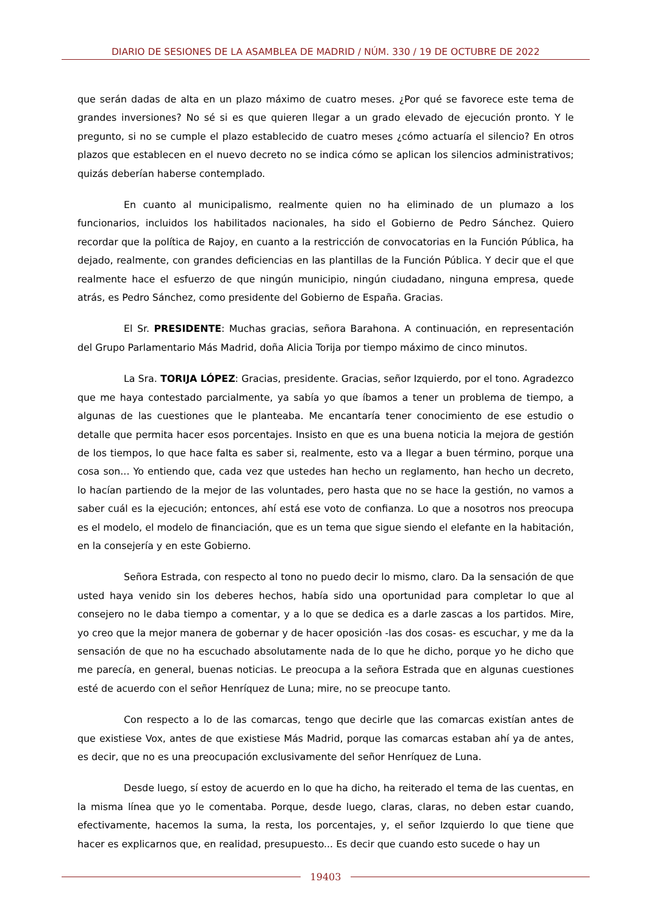DIARIO DE SESIONES DE LA ASAMBLEA DE MADRID / NÚM. 330 / 19 DE OCTUBRE DE 2022
que serán dadas de alta en un plazo máximo de cuatro meses. ¿Por qué se favorece este tema de grandes inversiones? No sé si es que quieren llegar a un grado elevado de ejecución pronto. Y le pregunto, si no se cumple el plazo establecido de cuatro meses ¿cómo actuaría el silencio? En otros plazos que establecen en el nuevo decreto no se indica cómo se aplican los silencios administrativos; quizás deberían haberse contemplado.
En cuanto al municipalismo, realmente quien no ha eliminado de un plumazo a los funcionarios, incluidos los habilitados nacionales, ha sido el Gobierno de Pedro Sánchez. Quiero recordar que la política de Rajoy, en cuanto a la restricción de convocatorias en la Función Pública, ha dejado, realmente, con grandes deficiencias en las plantillas de la Función Pública. Y decir que el que realmente hace el esfuerzo de que ningún municipio, ningún ciudadano, ninguna empresa, quede atrás, es Pedro Sánchez, como presidente del Gobierno de España. Gracias.
El Sr. PRESIDENTE: Muchas gracias, señora Barahona. A continuación, en representación del Grupo Parlamentario Más Madrid, doña Alicia Torija por tiempo máximo de cinco minutos.
La Sra. TORIJA LÓPEZ: Gracias, presidente. Gracias, señor Izquierdo, por el tono. Agradezco que me haya contestado parcialmente, ya sabía yo que íbamos a tener un problema de tiempo, a algunas de las cuestiones que le planteaba. Me encantaría tener conocimiento de ese estudio o detalle que permita hacer esos porcentajes. Insisto en que es una buena noticia la mejora de gestión de los tiempos, lo que hace falta es saber si, realmente, esto va a llegar a buen término, porque una cosa son... Yo entiendo que, cada vez que ustedes han hecho un reglamento, han hecho un decreto, lo hacían partiendo de la mejor de las voluntades, pero hasta que no se hace la gestión, no vamos a saber cuál es la ejecución; entonces, ahí está ese voto de confianza. Lo que a nosotros nos preocupa es el modelo, el modelo de financiación, que es un tema que sigue siendo el elefante en la habitación, en la consejería y en este Gobierno.
Señora Estrada, con respecto al tono no puedo decir lo mismo, claro. Da la sensación de que usted haya venido sin los deberes hechos, había sido una oportunidad para completar lo que al consejero no le daba tiempo a comentar, y a lo que se dedica es a darle zascas a los partidos. Mire, yo creo que la mejor manera de gobernar y de hacer oposición -las dos cosas- es escuchar, y me da la sensación de que no ha escuchado absolutamente nada de lo que he dicho, porque yo he dicho que me parecía, en general, buenas noticias. Le preocupa a la señora Estrada que en algunas cuestiones esté de acuerdo con el señor Henríquez de Luna; mire, no se preocupe tanto.
Con respecto a lo de las comarcas, tengo que decirle que las comarcas existían antes de que existiese Vox, antes de que existiese Más Madrid, porque las comarcas estaban ahí ya de antes, es decir, que no es una preocupación exclusivamente del señor Henríquez de Luna.
Desde luego, sí estoy de acuerdo en lo que ha dicho, ha reiterado el tema de las cuentas, en la misma línea que yo le comentaba. Porque, desde luego, claras, claras, no deben estar cuando, efectivamente, hacemos la suma, la resta, los porcentajes, y, el señor Izquierdo lo que tiene que hacer es explicarnos que, en realidad, presupuesto... Es decir que cuando esto sucede o hay un
19403